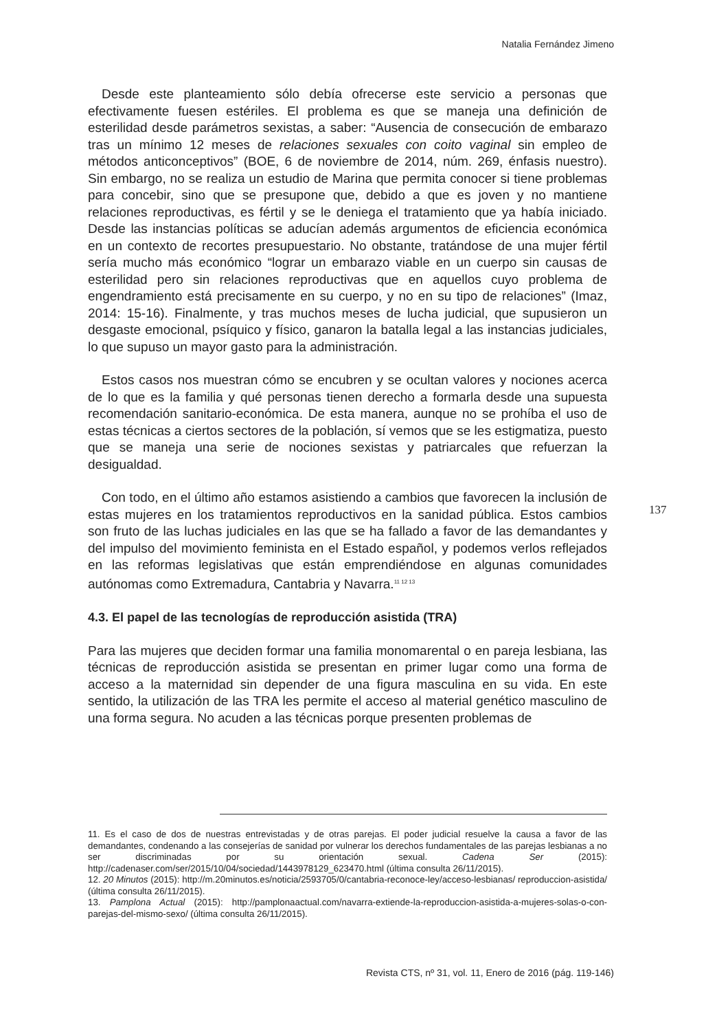Natalia Fernández Jimeno
Desde este planteamiento sólo debía ofrecerse este servicio a personas que efectivamente fuesen estériles. El problema es que se maneja una definición de esterilidad desde parámetros sexistas, a saber: “Ausencia de consecución de embarazo tras un mínimo 12 meses de relaciones sexuales con coito vaginal sin empleo de métodos anticonceptivos” (BOE, 6 de noviembre de 2014, núm. 269, énfasis nuestro). Sin embargo, no se realiza un estudio de Marina que permita conocer si tiene problemas para concebir, sino que se presupone que, debido a que es joven y no mantiene relaciones reproductivas, es fértil y se le deniega el tratamiento que ya había iniciado. Desde las instancias políticas se aducían además argumentos de eficiencia económica en un contexto de recortes presupuestario. No obstante, tratándose de una mujer fértil sería mucho más económico “lograr un embarazo viable en un cuerpo sin causas de esterilidad pero sin relaciones reproductivas que en aquellos cuyo problema de engendramiento está precisamente en su cuerpo, y no en su tipo de relaciones” (Imaz, 2014: 15-16). Finalmente, y tras muchos meses de lucha judicial, que supusieron un desgaste emocional, psíquico y físico, ganaron la batalla legal a las instancias judiciales, lo que supuso un mayor gasto para la administración.
Estos casos nos muestran cómo se encubren y se ocultan valores y nociones acerca de lo que es la familia y qué personas tienen derecho a formarla desde una supuesta recomendación sanitario-económica. De esta manera, aunque no se prohíba el uso de estas técnicas a ciertos sectores de la población, sí vemos que se les estigmatiza, puesto que se maneja una serie de nociones sexistas y patriarcales que refuerzan la desigualdad.
Con todo, en el último año estamos asistiendo a cambios que favorecen la inclusión de estas mujeres en los tratamientos reproductivos en la sanidad pública. Estos cambios son fruto de las luchas judiciales en las que se ha fallado a favor de las demandantes y del impulso del movimiento feminista en el Estado español, y podemos verlos reflejados en las reformas legislativas que están emprendiéndose en algunas comunidades autónomas como Extremadura, Cantabria y Navarra.<sup>11 12 13</sup>
4.3. El papel de las tecnologías de reproducción asistida (TRA)
Para las mujeres que deciden formar una familia monomarental o en pareja lesbiana, las técnicas de reproducción asistida se presentan en primer lugar como una forma de acceso a la maternidad sin depender de una figura masculina en su vida. En este sentido, la utilización de las TRA les permite el acceso al material genético masculino de una forma segura. No acuden a las técnicas porque presenten problemas de
137
11. Es el caso de dos de nuestras entrevistadas y de otras parejas. El poder judicial resuelve la causa a favor de las demandantes, condenando a las consejerías de sanidad por vulnerar los derechos fundamentales de las parejas lesbianas a no ser discriminadas por su orientación sexual. Cadena Ser (2015): http://cadenaser.com/ser/2015/10/04/sociedad/1443978129_623470.html (última consulta 26/11/2015).
12. 20 Minutos (2015): http://m.20minutos.es/noticia/2593705/0/cantabria-reconoce-ley/acceso-lesbianas/ reproduccion-asistida/ (última consulta 26/11/2015).
13. Pamplona Actual (2015): http://pamplonaactual.com/navarra-extiende-la-reproduccion-asistida-a-mujeres-solas-o-con-parejas-del-mismo-sexo/ (última consulta 26/11/2015).
Revista CTS, nº 31, vol. 11, Enero de 2016 (pág. 119-146)